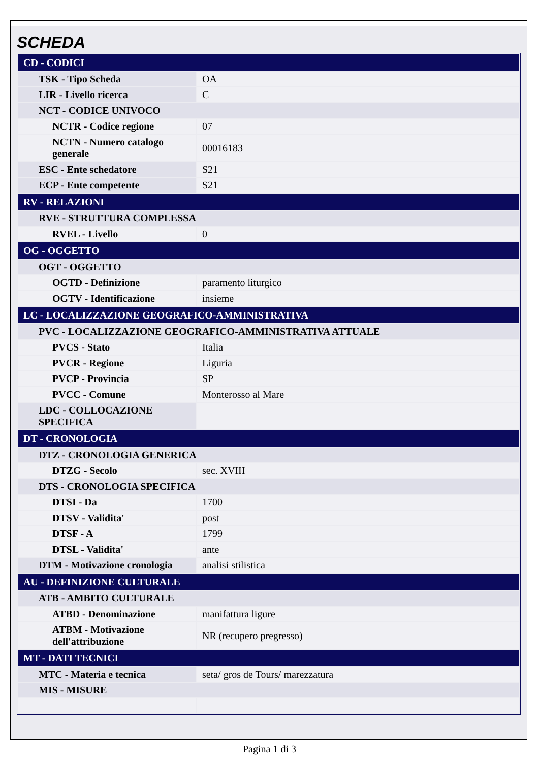SCHEDA
| CD - CODICI | |
| TSK - Tipo Scheda | OA |
| LIR - Livello ricerca | C |
| NCT - CODICE UNIVOCO | |
| NCTR - Codice regione | 07 |
| NCTN - Numero catalogo generale | 00016183 |
| ESC - Ente schedatore | S21 |
| ECP - Ente competente | S21 |
| RV - RELAZIONI | |
| RVE - STRUTTURA COMPLESSA | |
| RVEL - Livello | 0 |
| OG - OGGETTO | |
| OGT - OGGETTO | |
| OGTD - Definizione | paramento liturgico |
| OGTV - Identificazione | insieme |
| LC - LOCALIZZAZIONE GEOGRAFICO-AMMINISTRATIVA | |
| PVC - LOCALIZZAZIONE GEOGRAFICO-AMMINISTRATIVA ATTUALE | |
| PVCS - Stato | Italia |
| PVCR - Regione | Liguria |
| PVCP - Provincia | SP |
| PVCC - Comune | Monterosso al Mare |
| LDC - COLLOCAZIONE SPECIFICA | |
| DT - CRONOLOGIA | |
| DTZ - CRONOLOGIA GENERICA | |
| DTZG - Secolo | sec. XVIII |
| DTS - CRONOLOGIA SPECIFICA | |
| DTSI - Da | 1700 |
| DTSV - Validita' | post |
| DTSF - A | 1799 |
| DTSL - Validita' | ante |
| DTM - Motivazione cronologia | analisi stilistica |
| AU - DEFINIZIONE CULTURALE | |
| ATB - AMBITO CULTURALE | |
| ATBD - Denominazione | manifattura ligure |
| ATBM - Motivazione dell'attribuzione | NR (recupero pregresso) |
| MT - DATI TECNICI | |
| MTC - Materia e tecnica | seta/ gros de Tours/ marezzatura |
| MIS - MISURE | |
Pagina 1 di 3